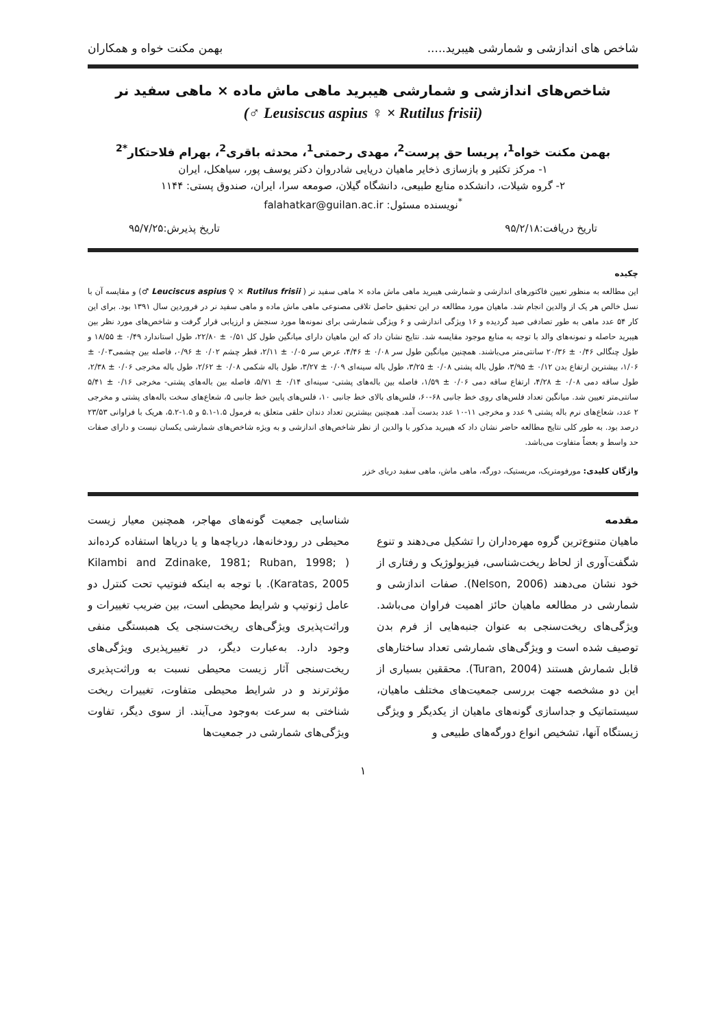شاخص های اندازشی و شمارشی هیبرید..... بهمن مکنت خواه و همکاران
شاخص‌های اندازشی و شمارشی هیبرید ماهی ماش ماده × ماهی سفید نر
(Leusiscus aspius ♀ × Rutilus frisii ♂)
بهمن مکنت خواه<sup>1</sup>، پریسا حق پرست<sup>2</sup>، مهدی رحمتی<sup>1</sup>، محدثه باقری<sup>2</sup>، بهرام فلاحتکار<sup>*2</sup>
۱- مرکز تکثیر و بازسازی ذخایر ماهیان دریایی شادروان دکتر یوسف پور، سیاهکل، ایران
۲- گروه شیلات، دانشکده منابع طبیعی، دانشگاه گیلان، صومعه سرا، ایران، صندوق پستی: ۱۱۴۴
<sup>*</sup> نویسنده مسئول: falahatkar@guilan.ac.ir
تاریخ دریافت:۹۵/۲/۱۸ تاریخ پذیرش:۹۵/۷/۲۵
چکیده
این مطالعه به منظور تعیین فاکتورهای اندازشی و شمارشی هیبرید ماهی ماش ماده × ماهی سفید نر ( Leuciscus aspius ♀ × Rutilus frisii ♂) و مقایسه آن با نسل خالص هر یک از والدین انجام شد. ماهیان مورد مطالعه در این تحقیق حاصل تلاقی مصنوعی ماهی ماش ماده و ماهی سفید نر در فروردین سال ۱۳۹۱ بود. برای این کار ۵۴ عدد ماهی به طور تصادفی صید گردیده و ۱۶ ویژگی اندازشی و ۶ ویژگی شمارشی برای نمونه‌ها مورد سنجش و ارزیابی قرار گرفت و شاخص‌های مورد نظر بین هیبرید حاصله و نمونه‌های والد با توجه به منابع موجود مقایسه شد. نتایج نشان داد که این ماهیان دارای میانگین طول کل ۰/۵۱ ± ۲۲/۸۰، طول استاندارد ۰/۴۹ ± ۱۸/۵۵ و طول چنگالی ۰/۴۶ ± ۲۰/۳۶ سانتی‌متر می‌باشند. همچنین میانگین طول سر ۰/۰۸ ± ۴/۴۶، عرض سر ۰/۰۵ ± ۲/۱۱، قطر چشم ۰/۰۲ ± ۰/۹۶، فاصله بین چشمی۰/۰۳ ± ۱/۰۶، بیشترین ارتفاع بدن ۰/۱۲ ± ۳/۹۵، طول باله پشتی ۰/۰۸ ± ۳/۲۵، طول باله سینه‌ای ۰/۰۹ ± ۳/۲۷، طول باله شکمی ۰/۰۸ ± ۲/۶۲، طول باله مخرجی ۰/۰۶ ± ۲/۳۸، طول ساقه دمی ۰/۰۸ ± ۴/۲۸، ارتفاع ساقه دمی ۰/۰۶ ± ۱/۵۹، فاصله بین باله‌های پشتی- سینه‌ای ۰/۱۴ ± ۵/۷۱، فاصله بین باله‌های پشتی- مخرجی ۰/۱۶ ± ۵/۴۱ سانتی‌متر تعیین شد. میانگین تعداد فلس‌های روی خط جانبی ۶۸-۶۰، فلس‌های بالای خط جانبی ۱۰، فلس‌های پایین خط جانبی ۵، شعاع‌های سخت باله‌های پشتی و مخرجی ۲ عدد، شعاع‌های نرم باله پشتی ۹ عدد و مخرجی ۱۱-۱۰ عدد بدست آمد. همچنین بیشترین تعداد دندان حلقی متعلق به فرمول ۱.۵-۵.۱ و ۱.۵-۵.۲، هریک با فراوانی ۲۳/۵۳ درصد بود. به طور کلی نتایج مطالعه حاضر نشان داد که هیبرید مذکور با والدین از نظر شاخص‌های اندازشی و به ویژه شاخص‌های شمارشی یکسان نیست و دارای صفات حد واسط و بعضاً متفاوت می‌باشد.
واژگان کلیدی: مورفومتریک، مریستیک، دورگه، ماهی ماش، ماهی سفید دریای خزر
مقدمه
ماهیان متنوع‌ترین گروه مهره‌داران را تشکیل می‌دهند و تنوع شگفت‌آوری از لحاظ ریخت‌شناسی، فیزیولوژیک و رفتاری از خود نشان می‌دهند (Nelson, 2006). صفات اندازشی و شمارشی در مطالعه ماهیان حائز اهمیت فراوان می‌باشد. ویژگی‌های ریخت‌سنجی به عنوان جنبه‌هایی از فرم بدن توصیف شده است و ویژگی‌های شمارشی تعداد ساختارهای قابل شمارش هستند (Turan, 2004). محققین بسیاری از این دو مشخصه جهت بررسی جمعیت‌های مختلف ماهیان، سیستماتیک و جداسازی گونه‌های ماهیان از یکدیگر و ویژگی زیستگاه آنها، تشخیص انواع دورگه‌های طبیعی و
شناسایی جمعیت گونه‌های مهاجر، همچنین معیار زیست محیطی در رودخانه‌ها، دریاچه‌ها و یا دریاها استفاده کرده‌اند ( Kilambi and Zdinake, 1981; Ruban, 1998; Karatas, 2005). با توجه به اینکه فنوتیپ تحت کنترل دو عامل ژنوتیپ و شرایط محیطی است، بین ضریب تغییرات و وراثت‌پذیری ویژگی‌های ریخت‌سنجی یک همبستگی منفی وجود دارد. به‌عبارت دیگر، در تغییرپذیری ویژگی‌های ریخت‌سنجی آثار زیست محیطی نسبت به وراثت‌پذیری مؤثرترند و در شرایط محیطی متفاوت، تغییرات ریخت شناختی به سرعت به‌وجود می‌آیند. از سوی دیگر، تفاوت ویژگی‌های شمارشی در جمعیت‌ها
۱